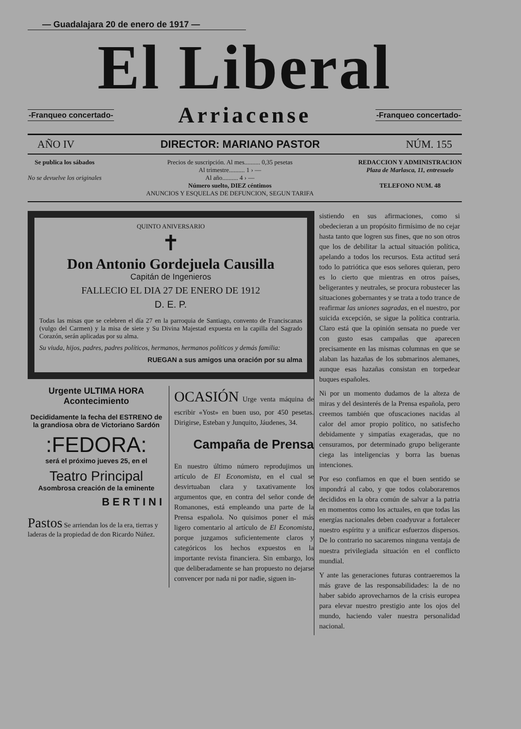— Guadalajara 20 de enero de 1917 —
El Liberal
-Franqueo concertado- Arriacense -Franqueo concertado-
AÑO IV DIRECTOR: MARIANO PASTOR NÚM. 155
Se publica los sábados
No se devuelve los originales
Precios de suscripción. Al mes.......... 0,35 pesetas
Al trimestre.......... 1 › —
Al año.......... 4 › —
Número suelto, DIEZ céntimos
ANUNCIOS Y ESQUELAS DE DEFUNCION, SEGUN TARIFA
REDACCION Y ADMINISTRACION
Plaza de Marlasca, 11, entresuelo
TELEFONO NUM. 48
QUINTO ANIVERSARIO
✝
Don Antonio Gordejuela Causilla
Capitán de Ingenieros
FALLECIO EL DIA 27 DE ENERO DE 1912
D. E. P.
Todas las misas que se celebren el día 27 en la parroquia de Santiago, convento de Franciscanas (vulgo del Carmen) y la misa de siete y Su Divina Majestad expuesta en la capilla del Sagrado Corazón, serán aplicadas por su alma.
Su viuda, hijos, padres, padres políticos, hermanos, hermanos políticos y demás familia:
RUEGAN a sus amigos una oración por su alma
Urgente ULTIMA HORA Acontecimiento
Decididamente la fecha del ESTRENO de la grandiosa obra de Victoriano Sardón
:FEDORA:
será el próximo jueves 25, en el
Teatro Principal
Asombrosa creación de la eminente
BERTINI
Pastos Se arriendan los de la era, tierras y laderas de la propiedad de don Ricardo Núñez.
OCASIÓN Urge venta máquina de escribir «Yost» en buen uso, por 450 pesetas. Dirigirse, Esteban y Junquito, Jáudenes, 34.
Campaña de Prensa
En nuestro último número reprodujimos un artículo de El Economista, en el cual se desvirtuaban clara y taxativamente los argumentos que, en contra del señor conde de Romanones, está empleando una parte de la Prensa española. No quisimos poner el más ligero comentario al artículo de El Economista, porque juzgamos suficientemente claros y categóricos los hechos expuestos en la importante revista financiera. Sin embargo, los que deliberadamente se han propuesto no dejarse convencer por nada ni por nadie, siguen in-
sistiendo en sus afirmaciones, como si obedecieran a un propósito firmísimo de no cejar hasta tanto que logren sus fines, que no son otros que los de debilitar la actual situación política, apelando a todos los recursos. Esta actitud será todo lo patriótica que esos señores quieran, pero es lo cierto que mientras en otros países, beligerantes y neutrales, se procura robustecer las situaciones gobernantes y se trata a todo trance de reafirmar las uniones sagradas, en el nuestro, por suicida excepción, se sigue la política contraria. Claro está que la opinión sensata no puede ver con gusto esas campañas que aparecen precisamente en las mismas columnas en que se alaban las hazañas de los submarinos alemanes, aunque esas hazañas consistan en torpedear buques españoles.
Ni por un momento dudamos de la alteza de miras y del desinterés de la Prensa española, pero creemos también que ofuscaciones nacidas al calor del amor propio político, no satisfecho debidamente y simpatías exageradas, que no censuramos, por determinado grupo beligerante ciega las inteligencias y borra las buenas intenciones.
Por eso confiamos en que el buen sentido se impondrá al cabo, y que todos colaboraremos decididos en la obra común de salvar a la patria en momentos como los actuales, en que todas las energías nacionales deben coadyuvar a fortalecer nuestro espíritu y a unificar esfuerzos dispersos. De lo contrario no sacaremos ninguna ventaja de nuestra privilegiada situación en el conflicto mundial.
Y ante las generaciones futuras contraeremos la más grave de las responsabilidades: la de no haber sabido aprovecharnos de la crisis europea para elevar nuestro prestigio ante los ojos del mundo, haciendo valer nuestra personalidad nacional.